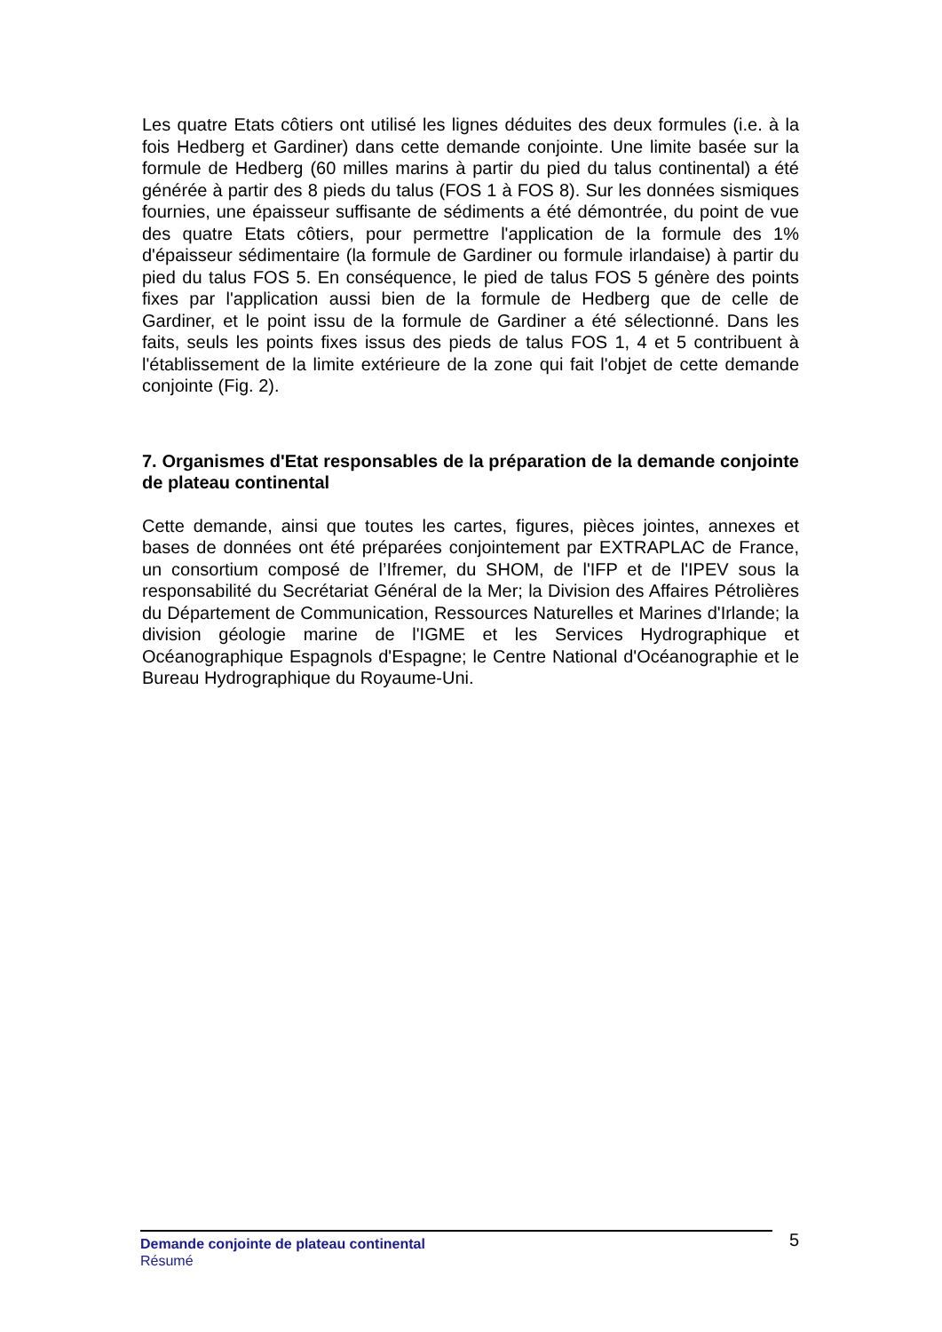Les quatre Etats côtiers ont utilisé les lignes déduites des deux formules (i.e. à la fois Hedberg et Gardiner) dans cette demande conjointe. Une limite basée sur la formule de Hedberg (60 milles marins à partir du pied du talus continental) a été générée à partir des 8 pieds du talus (FOS 1 à FOS 8). Sur les données sismiques fournies, une épaisseur suffisante de sédiments a été démontrée, du point de vue des quatre Etats côtiers, pour permettre l'application de la formule des 1% d'épaisseur sédimentaire (la formule de Gardiner ou formule irlandaise) à partir du pied du talus FOS 5. En conséquence, le pied de talus FOS 5 génère des points fixes par l'application aussi bien de la formule de Hedberg que de celle de Gardiner, et le point issu de la formule de Gardiner a été sélectionné. Dans les faits, seuls les points fixes issus des pieds de talus FOS 1, 4 et 5 contribuent à l'établissement de la limite extérieure de la zone qui fait l'objet de cette demande conjointe (Fig. 2).
7. Organismes d'Etat responsables de la préparation de la demande conjointe de plateau continental
Cette demande, ainsi que toutes les cartes, figures, pièces jointes, annexes et bases de données ont été préparées conjointement par EXTRAPLAC de France, un consortium composé de l’Ifremer, du SHOM, de l'IFP et de l'IPEV sous la responsabilité du Secrétariat Général de la Mer; la Division des Affaires Pétrolières du Département de Communication, Ressources Naturelles et Marines d'Irlande; la division géologie marine de l'IGME et les Services Hydrographique et Océanographique Espagnols d'Espagne; le Centre National d'Océanographie et le Bureau Hydrographique du Royaume-Uni.
Demande conjointe de plateau continental
Résumé
5